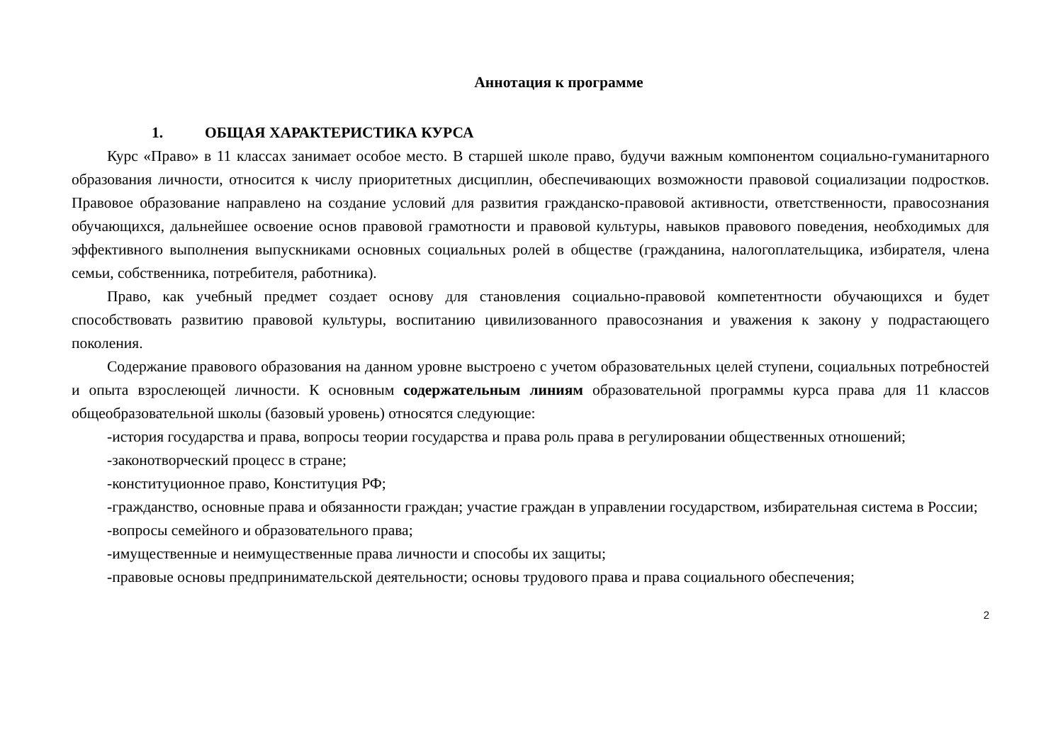Аннотация к программе
1. ОБЩАЯ ХАРАКТЕРИСТИКА КУРСА
Курс «Право» в 11 классах занимает особое место. В старшей школе право, будучи важным компонентом социально-гуманитарного образования личности, относится к числу приоритетных дисциплин, обеспечивающих возможности правовой социализации подростков. Правовое образование направлено на создание условий для развития гражданско-правовой активности, ответственности, правосознания обучающихся, дальнейшее освоение основ правовой грамотности и правовой культуры, навыков правового поведения, необходимых для эффективного выполнения выпускниками основных социальных ролей в обществе (гражданина, налогоплательщика, избирателя, члена семьи, собственника, потребителя, работника).
Право, как учебный предмет создает основу для становления социально-правовой компетентности обучающихся и будет способствовать развитию правовой культуры, воспитанию цивилизованного правосознания и уважения к закону у подрастающего поколения.
Содержание правового образования на данном уровне выстроено с учетом образовательных целей ступени, социальных потребностей и опыта взрослеющей личности. К основным содержательным линиям образовательной программы курса права для 11 классов общеобразовательной школы (базовый уровень) относятся следующие:
-история государства и права, вопросы теории государства и права роль права в регулировании общественных отношений;
-законотворческий процесс в стране;
-конституционное право, Конституция РФ;
-гражданство, основные права и обязанности граждан; участие граждан в управлении государством, избирательная система в России;
-вопросы семейного и образовательного права;
-имущественные и неимущественные права личности и способы их защиты;
-правовые основы предпринимательской деятельности; основы трудового права и права социального обеспечения;
2